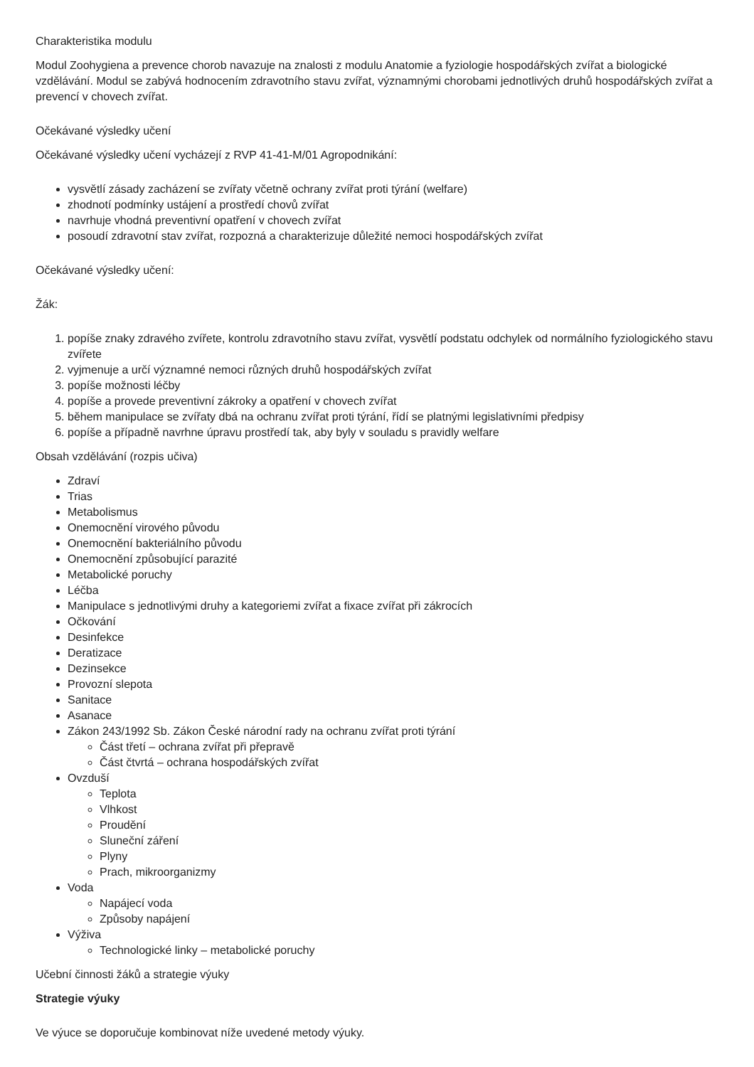Charakteristika modulu
Modul Zoohygiena a prevence chorob navazuje na znalosti z modulu Anatomie a fyziologie hospodářských zvířat a biologické vzdělávání. Modul se zabývá hodnocením zdravotního stavu zvířat, významnými chorobami jednotlivých druhů hospodářských zvířat a prevencí v chovech zvířat.
Očekávané výsledky učení
Očekávané výsledky učení vycházejí z RVP 41-41-M/01 Agropodnikání:
vysvětlí zásady zacházení se zvířaty včetně ochrany zvířat proti týrání (welfare)
zhodnotí podmínky ustájení a prostředí chovů zvířat
navrhuje vhodná preventivní opatření v chovech zvířat
posoudí zdravotní stav zvířat, rozpozná a charakterizuje důležité nemoci hospodářských zvířat
Očekávané výsledky učení:
Žák:
1. popíše znaky zdravého zvířete, kontrolu zdravotního stavu zvířat, vysvětlí podstatu odchylek od normálního fyziologického stavu zvířete
2. vyjmenuje a určí významné nemoci různých druhů hospodářských zvířat
3. popíše možnosti léčby
4. popíše a provede preventivní zákroky a opatření v chovech zvířat
5. během manipulace se zvířaty dbá na ochranu zvířat proti týrání, řídí se platnými legislativními předpisy
6. popíše a případně navrhne úpravu prostředí tak, aby byly v souladu s pravidly welfare
Obsah vzdělávání (rozpis učiva)
Zdraví
Trias
Metabolismus
Onemocnění virového původu
Onemocnění bakteriálního původu
Onemocnění způsobující parazité
Metabolické poruchy
Léčba
Manipulace s jednotlivými druhy a kategoriemi zvířat a fixace zvířat při zákrocích
Očkování
Desinfekce
Deratizace
Dezinsekce
Provozní slepota
Sanitace
Asanace
Zákon 243/1992 Sb. Zákon České národní rady na ochranu zvířat proti týrání
Část třetí – ochrana zvířat při přepravě
Část čtvrtá – ochrana hospodářských zvířat
Ovzduší
Teplota
Vlhkost
Proudění
Sluneční záření
Plyny
Prach, mikroorganizmy
Voda
Napájecí voda
Způsoby napájení
Výživa
Technologické linky – metabolické poruchy
Učební činnosti žáků a strategie výuky
Strategie výuky
Ve výuce se doporučuje kombinovat níže uvedené metody výuky.